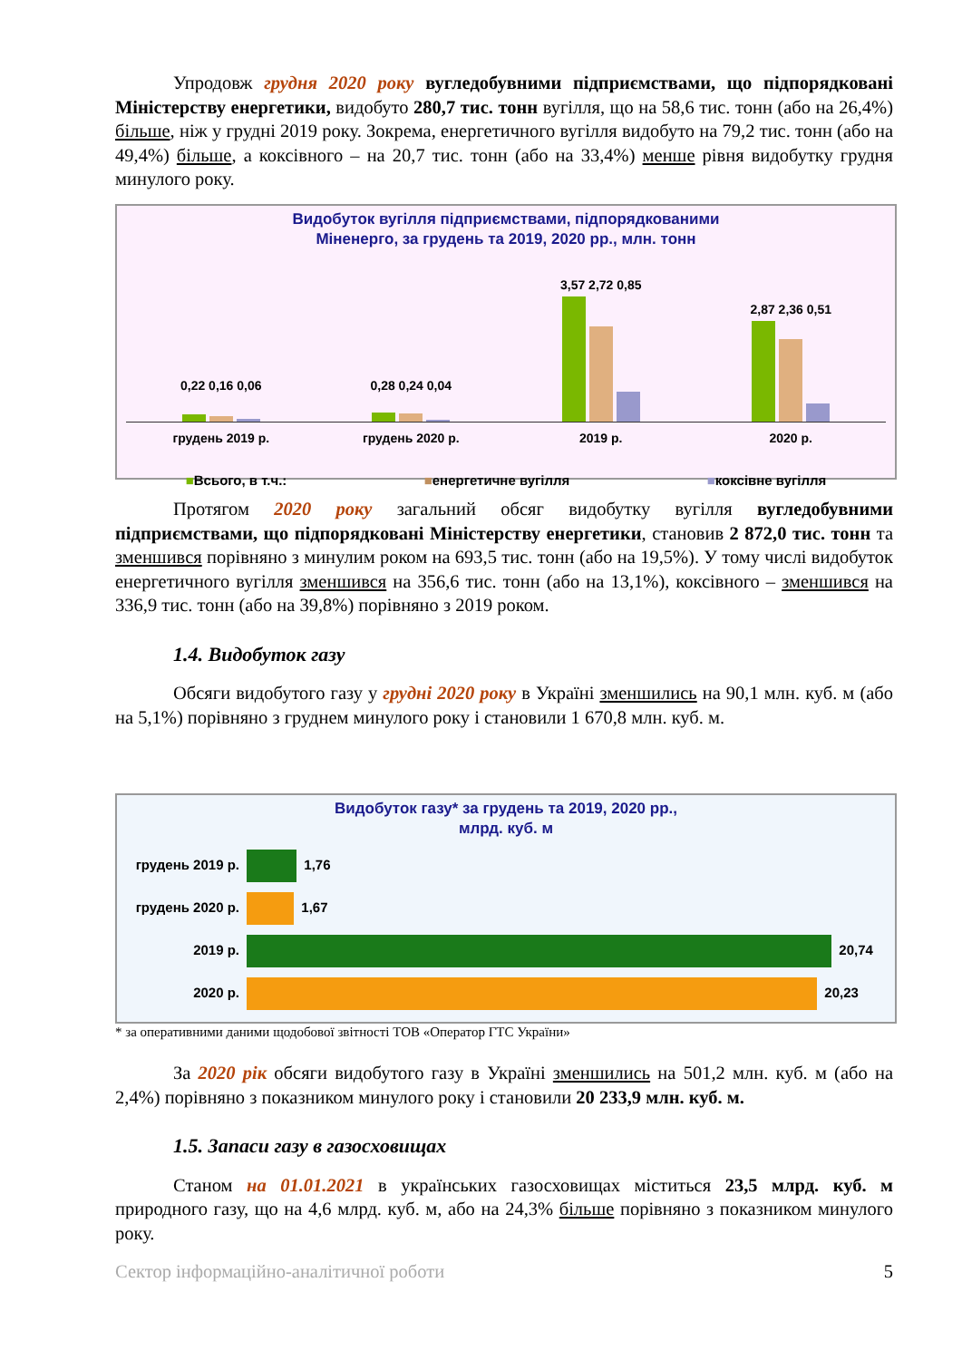Упродовж грудня 2020 року вугледобувними підприємствами, що підпорядковані Міністерству енергетики, видобуто 280,7 тис. тонн вугілля, що на 58,6 тис. тонн (або на 26,4%) більше, ніж у грудні 2019 року. Зокрема, енергетичного вугілля видобуто на 79,2 тис. тонн (або на 49,4%) більше, а коксівного – на 20,7 тис. тонн (або на 33,4%) менше рівня видобутку грудня минулого року.
Видобуток вугілля підприємствами, підпорядкованими
Міненерго, за грудень та 2019, 2020 рр., млн. тонн
0,22 0,16 0,06
0,28 0,24 0,04
3,57 2,72 0,85
2,87 2,36 0,51
грудень 2019 р. грудень 2020 р. 2019 р. 2020 р.
■Всього, в т.ч.: ■енергетичне вугілля ■коксівне вугілля
Протягом 2020 року загальний обсяг видобутку вугілля вугледобувними підприємствами, що підпорядковані Міністерству енергетики, становив 2 872,0 тис. тонн та зменшився порівняно з минулим роком на 693,5 тис. тонн (або на 19,5%). У тому числі видобуток енергетичного вугілля зменшився на 356,6 тис. тонн (або на 13,1%), коксівного – зменшився на 336,9 тис. тонн (або на 39,8%) порівняно з 2019 роком.
1.4. Видобуток газу
Обсяги видобутого газу у грудні 2020 року в Україні зменшились на 90,1 млн. куб. м (або на 5,1%) порівняно з груднем минулого року і становили 1 670,8 млн. куб. м.
Видобуток газу* за грудень та 2019, 2020 рр.,
млрд. куб. м
грудень 2019 р. 1,76
грудень 2020 р. 1,67
2019 р. 20,74
2020 р. 20,23
* за оперативними даними щодобової звітності ТОВ «Оператор ГТС України»
За 2020 рік обсяги видобутого газу в Україні зменшились на 501,2 млн. куб. м (або на 2,4%) порівняно з показником минулого року і становили 20 233,9 млн. куб. м.
1.5. Запаси газу в газосховищах
Станом на 01.01.2021 в українських газосховищах міститься 23,5 млрд. куб. м природного газу, що на 4,6 млрд. куб. м, або на 24,3% більше порівняно з показником минулого року.
Сектор інформаційно-аналітичної роботи 5